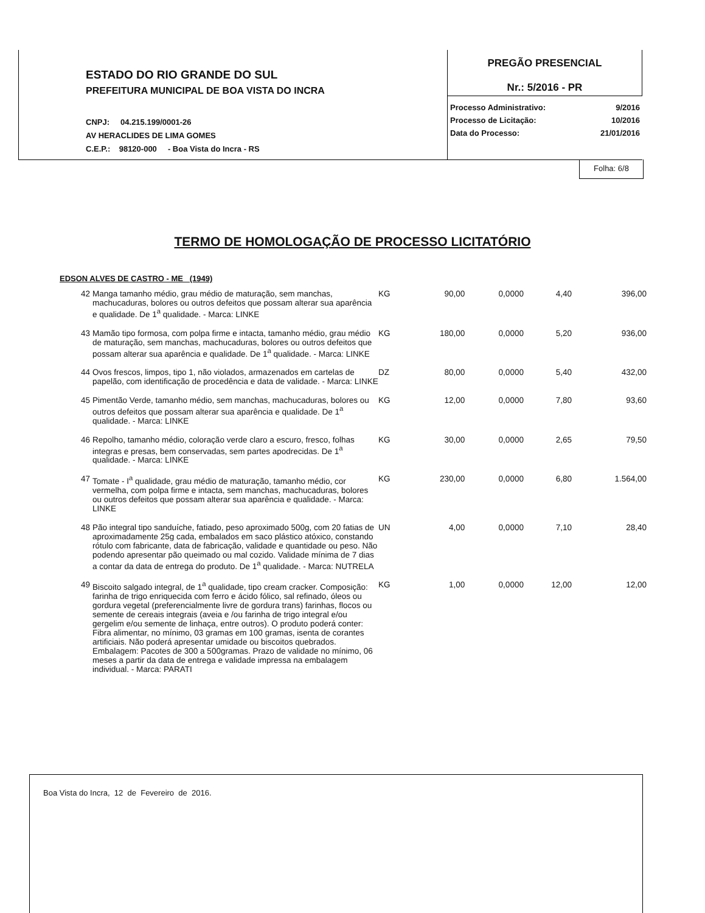ESTADO DO RIO GRANDE DO SUL
PREFEITURA MUNICIPAL DE BOA VISTA DO INCRA
CNPJ: 04.215.199/0001-26
AV HERACLIDES DE LIMA GOMES
C.E.P.: 98120-000 - Boa Vista do Incra - RS
PREGÃO PRESENCIAL
Nr.: 5/2016 - PR
| Processo Administrativo: | 9/2016 |
| Processo de Licitação: | 10/2016 |
| Data do Processo: | 21/01/2016 |
Folha: 6/8
TERMO DE HOMOLOGAÇÃO DE PROCESSO LICITATÓRIO
EDSON ALVES DE CASTRO - ME (1949)
| 42 | Manga tamanho médio, grau médio de maturação, sem manchas, machucaduras, bolores ou outros defeitos que possam alterar sua aparência e qualidade. De 1<sup>a</sup> qualidade. - Marca: LINKE | KG | 90,00 | 0,0000 | 4,40 | 396,00 |
| 43 | Mamão tipo formosa, com polpa firme e intacta, tamanho médio, grau médio de maturação, sem manchas, machucaduras, bolores ou outros defeitos que possam alterar sua aparência e qualidade. De 1<sup>a</sup> qualidade. - Marca: LINKE | KG | 180,00 | 0,0000 | 5,20 | 936,00 |
| 44 | Ovos frescos, limpos, tipo 1, não violados, armazenados em cartelas de papelão, com identificação de procedência e data de validade. - Marca: LINKE | DZ | 80,00 | 0,0000 | 5,40 | 432,00 |
| 45 | Pimentão Verde, tamanho médio, sem manchas, machucaduras, bolores ou outros defeitos que possam alterar sua aparência e qualidade. De 1<sup>a</sup> qualidade. - Marca: LINKE | KG | 12,00 | 0,0000 | 7,80 | 93,60 |
| 46 | Repolho, tamanho médio, coloração verde claro a escuro, fresco, folhas integras e presas, bem conservadas, sem partes apodrecidas. De 1<sup>a</sup> qualidade. - Marca: LINKE | KG | 30,00 | 0,0000 | 2,65 | 79,50 |
| 47 | Tomate - I<sup>a</sup> qualidade, grau médio de maturação, tamanho médio, cor vermelha, com polpa firme e intacta, sem manchas, machucaduras, bolores ou outros defeitos que possam alterar sua aparência e qualidade. - Marca: LINKE | KG | 230,00 | 0,0000 | 6,80 | 1.564,00 |
| 48 | Pão integral tipo sanduíche, fatiado, peso aproximado 500g, com 20 fatias de aproximadamente 25g cada, embalados em saco plástico atóxico, constando rótulo com fabricante, data de fabricação, validade e quantidade ou peso. Não podendo apresentar pão queimado ou mal cozido. Validade mínima de 7 dias a contar da data de entrega do produto. De 1<sup>a</sup> qualidade. - Marca: NUTRELA | UN | 4,00 | 0,0000 | 7,10 | 28,40 |
| 49 | Biscoito salgado integral, de 1<sup>a</sup> qualidade, tipo cream cracker. Composição: farinha de trigo enriquecida com ferro e ácido fólico, sal refinado, óleos ou gordura vegetal (preferencialmente livre de gordura trans) farinhas, flocos ou semente de cereais integrais (aveia e /ou farinha de trigo integral e/ou gergelim e/ou semente de linhaça, entre outros). O produto poderá conter: Fibra alimentar, no mínimo, 03 gramas em 100 gramas, isenta de corantes artificiais. Não poderá apresentar umidade ou biscoitos quebrados. Embalagem: Pacotes de 300 a 500gramas. Prazo de validade no mínimo, 06 meses a partir da data de entrega e validade impressa na embalagem individual. - Marca: PARATI | KG | 1,00 | 0,0000 | 12,00 | 12,00 |
Boa Vista do Incra, 12 de Fevereiro de 2016.